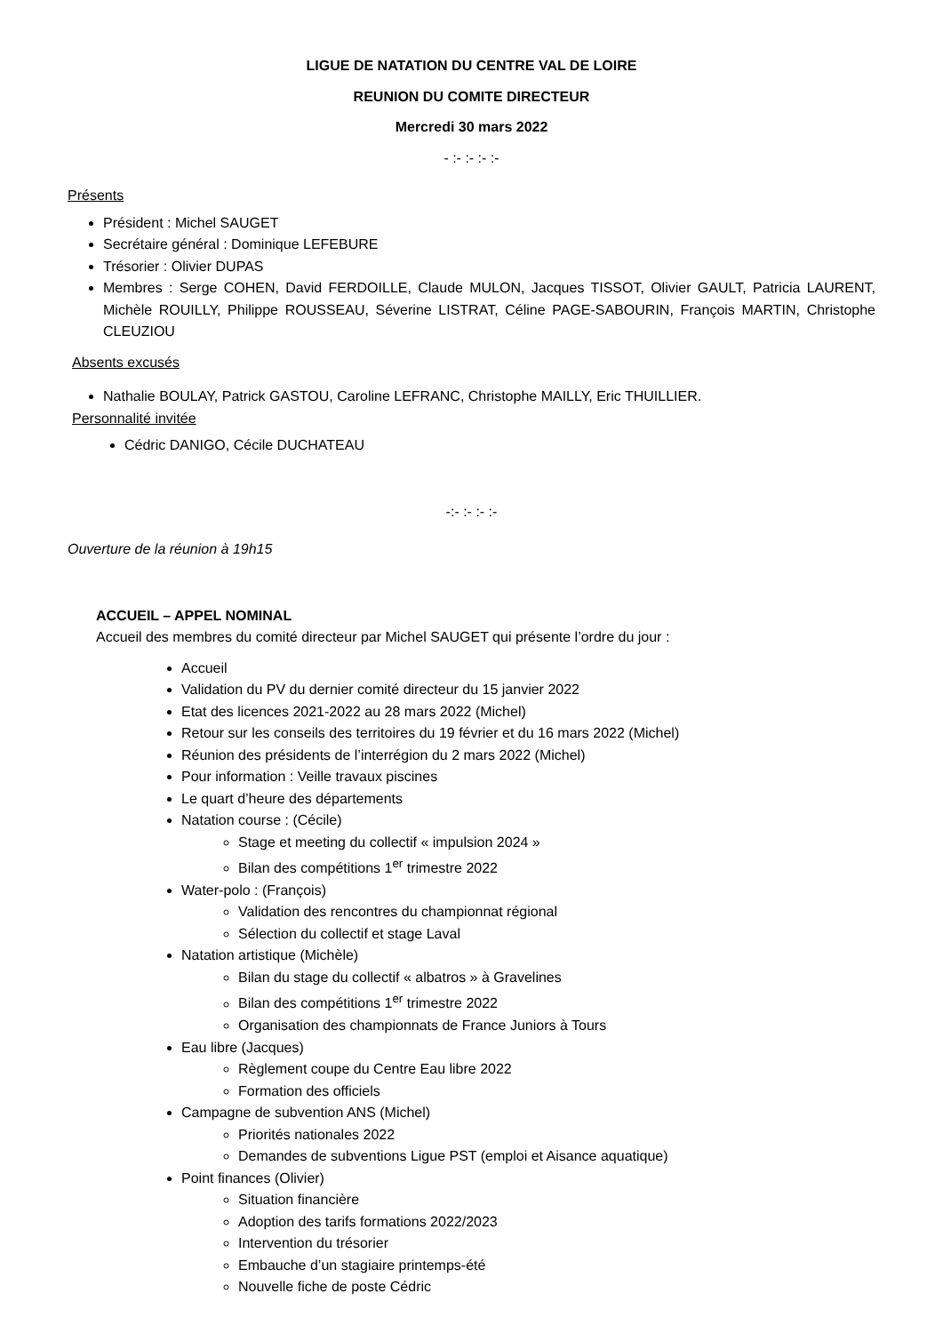LIGUE DE NATATION DU CENTRE VAL DE LOIRE
REUNION DU COMITE DIRECTEUR
Mercredi 30 mars 2022
- :- :- :- :-
Présents
Président : Michel SAUGET
Secrétaire général : Dominique LEFEBURE
Trésorier : Olivier DUPAS
Membres : Serge COHEN, David FERDOILLE, Claude MULON, Jacques TISSOT, Olivier GAULT, Patricia LAURENT, Michèle ROUILLY, Philippe ROUSSEAU, Séverine LISTRAT, Céline PAGE-SABOURIN, François MARTIN, Christophe CLEUZIOU
Absents excusés
Nathalie BOULAY, Patrick GASTOU, Caroline LEFRANC, Christophe MAILLY, Eric THUILLIER.
Personnalité invitée
Cédric DANIGO, Cécile DUCHATEAU
-:- :- :- :-
Ouverture de la réunion à 19h15
ACCUEIL – APPEL NOMINAL
Accueil des membres du comité directeur par Michel SAUGET qui présente l’ordre du jour :
Accueil
Validation du PV du dernier comité directeur du 15 janvier 2022
Etat des licences 2021-2022 au 28 mars 2022 (Michel)
Retour sur les conseils des territoires du 19 février et du 16 mars 2022 (Michel)
Réunion des présidents de l’interrégion du 2 mars 2022 (Michel)
Pour information : Veille travaux piscines
Le quart d’heure des départements
Natation course : (Cécile)
Stage et meeting du collectif « impulsion 2024 »
Bilan des compétitions 1<sup>er</sup> trimestre 2022
Water-polo : (François)
Validation des rencontres du championnat régional
Sélection du collectif et stage Laval
Natation artistique (Michèle)
Bilan du stage du collectif « albatros » à Gravelines
Bilan des compétitions 1<sup>er</sup> trimestre 2022
Organisation des championnats de France Juniors à Tours
Eau libre (Jacques)
Règlement coupe du Centre Eau libre 2022
Formation des officiels
Campagne de subvention ANS (Michel)
Priorités nationales 2022
Demandes de subventions Ligue PST (emploi et Aisance aquatique)
Point finances (Olivier)
Situation financière
Adoption des tarifs formations 2022/2023
Intervention du trésorier
Embauche d’un stagiaire printemps-été
Nouvelle fiche de poste Cédric